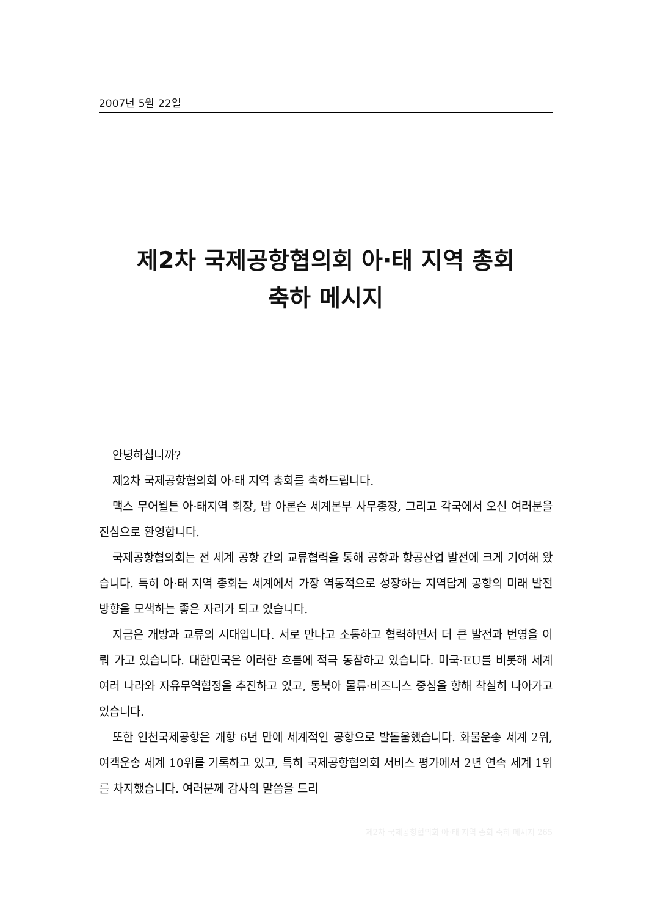2007년 5월 22일
제2차 국제공항협의회 아·태 지역 총회
축하 메시지
안녕하십니까?
제2차 국제공항협의회 아·태 지역 총회를 축하드립니다.
맥스 무어월튼 아·태지역 회장, 밥 아론슨 세계본부 사무총장, 그리고 각국에서 오신 여러분을 진심으로 환영합니다.
국제공항협의회는 전 세계 공항 간의 교류협력을 통해 공항과 항공산업 발전에 크게 기여해 왔습니다. 특히 아·태 지역 총회는 세계에서 가장 역동적으로 성장하는 지역답게 공항의 미래 발전 방향을 모색하는 좋은 자리가 되고 있습니다.
지금은 개방과 교류의 시대입니다. 서로 만나고 소통하고 협력하면서 더 큰 발전과 번영을 이뤄 가고 있습니다. 대한민국은 이러한 흐름에 적극 동참하고 있습니다. 미국·EU를 비롯해 세계 여러 나라와 자유무역협정을 추진하고 있고, 동북아 물류·비즈니스 중심을 향해 착실히 나아가고 있습니다.
또한 인천국제공항은 개항 6년 만에 세계적인 공항으로 발돋움했습니다. 화물운송 세계 2위, 여객운송 세계 10위를 기록하고 있고, 특히 국제공항협의회 서비스 평가에서 2년 연속 세계 1위를 차지했습니다. 여러분께 감사의 말씀을 드리
제2차 국제공항협의회 아·태 지역 총회 축하 메시지 265